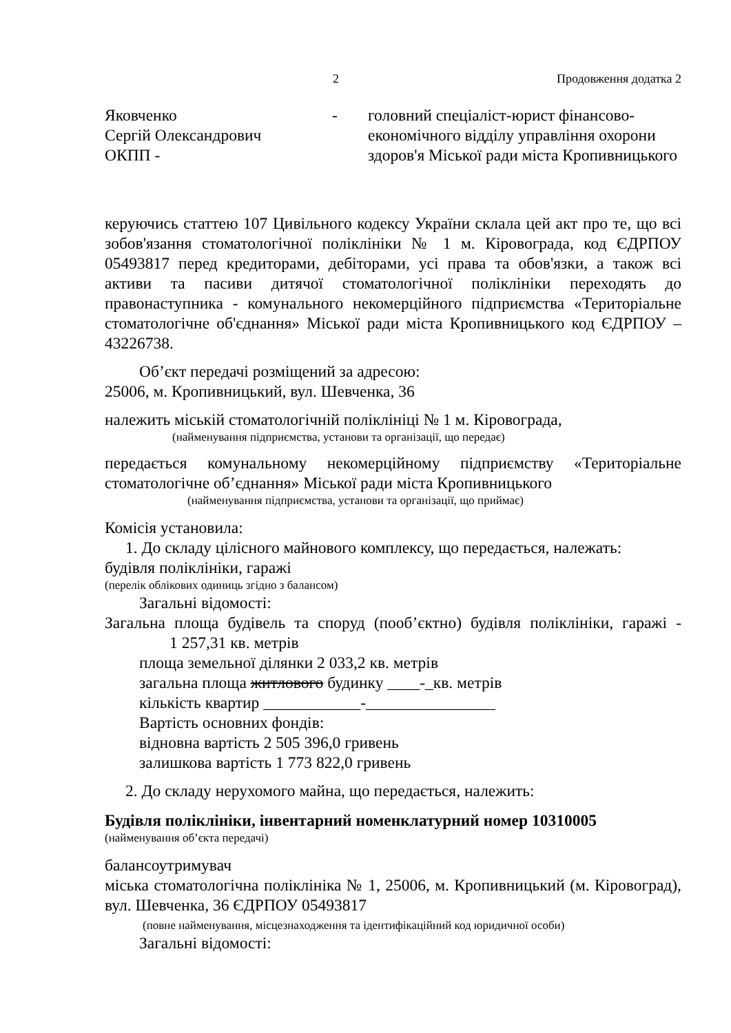2 Продовження додатка 2
Яковченко
Сергій Олександрович
ОКПП -
- головний спеціаліст-юрист фінансово-економічного відділу управління охорони здоров'я Міської ради міста Кропивницького
керуючись статтею 107 Цивільного кодексу України склала цей акт про те, що всі зобов'язання стоматологічної поліклініки № 1 м. Кіровограда, код ЄДРПОУ 05493817 перед кредиторами, дебіторами, усі права та обов'язки, а також всі активи та пасиви дитячої стоматологічної поліклініки переходять до правонаступника - комунального некомерційного підприємства «Територіальне стоматологічне об'єднання» Міської ради міста Кропивницького код ЄДРПОУ – 43226738.
Об’єкт передачі розміщений за адресою:
25006, м. Кропивницький, вул. Шевченка, 36
належить міській стоматологічній поліклініці № 1 м. Кіровограда,
(найменування підприємства, установи та організації, що передає)
передається комунальному некомерційному підприємству «Територіальне стоматологічне об’єднання» Міської ради міста Кропивницького
(найменування підприємства, установи та організації, що приймає)
Комісія установила:
1. До складу цілісного майнового комплексу, що передається, належать:
будівля поліклініки, гаражі
(перелік облікових одиниць згідно з балансом)
Загальні відомості:
Загальна площа будівель та споруд (пооб’єктно) будівля поліклініки, гаражі - 1 257,31 кв. метрів
площа земельної ділянки 2 033,2 кв. метрів
загальна площа житлового будинку ____-_кв. метрів
кількість квартир ____________-________________
Вартість основних фондів:
відновна вартість 2 505 396,0 гривень
залишкова вартість 1 773 822,0 гривень
2. До складу нерухомого майна, що передається, належить:
Будівля поліклініки, інвентарний номенклатурний номер 10310005
(найменування об’єкта передачі)
балансоутримувач
міська стоматологічна поліклініка № 1, 25006, м. Кропивницький (м. Кіровоград), вул. Шевченка, 36 ЄДРПОУ 05493817
(повне найменування, місцезнаходження та ідентифікаційний код юридичної особи)
Загальні відомості: